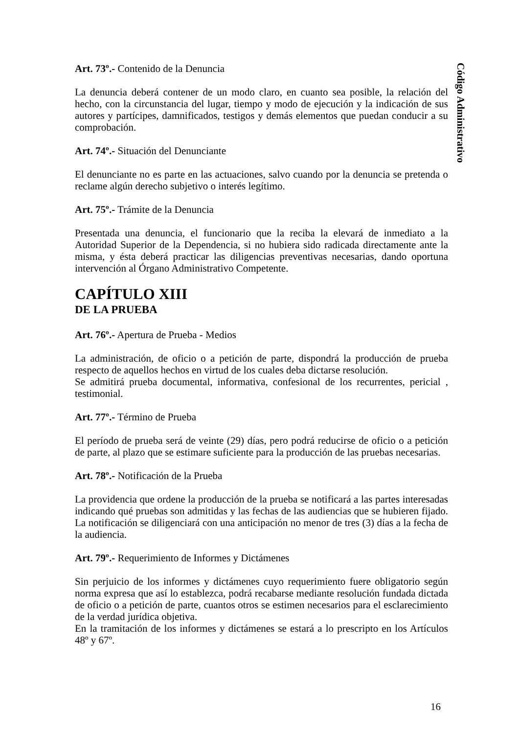Código Administrativo
Art. 73º.- Contenido de la Denuncia
La denuncia deberá contener de un modo claro, en cuanto sea posible, la relación del hecho, con la circunstancia del lugar, tiempo y modo de ejecución y la indicación de sus autores y partícipes, damnificados, testigos y demás elementos que puedan conducir a su comprobación.
Art. 74º.- Situación del Denunciante
El denunciante no es parte en las actuaciones, salvo cuando por la denuncia se pretenda o reclame algún derecho subjetivo o interés legítimo.
Art. 75º.- Trámite de la Denuncia
Presentada una denuncia, el funcionario que la reciba la elevará de inmediato a la Autoridad Superior de la Dependencia, si no hubiera sido radicada directamente ante la misma, y ésta deberá practicar las diligencias preventivas necesarias, dando oportuna intervención al Órgano Administrativo Competente.
CAPÍTULO XIII
DE LA PRUEBA
Art. 76º.- Apertura de Prueba - Medios
La administración, de oficio o a petición de parte, dispondrá la producción de prueba respecto de aquellos hechos en virtud de los cuales deba dictarse resolución.
Se admitirá prueba documental, informativa, confesional de los recurrentes, pericial , testimonial.
Art. 77º.- Término de Prueba
El período de prueba será de veinte (29) días, pero podrá reducirse de oficio o a petición de parte, al plazo que se estimare suficiente para la producción de las pruebas necesarias.
Art. 78º.- Notificación de la Prueba
La providencia que ordene la producción de la prueba se notificará a las partes interesadas indicando qué pruebas son admitidas y las fechas de las audiencias que se hubieren fijado. La notificación se diligenciará con una anticipación no menor de tres (3) días a la fecha de la audiencia.
Art. 79º.- Requerimiento de Informes y Dictámenes
Sin perjuicio de los informes y dictámenes cuyo requerimiento fuere obligatorio según norma expresa que así lo establezca, podrá recabarse mediante resolución fundada dictada de oficio o a petición de parte, cuantos otros se estimen necesarios para el esclarecimiento de la verdad jurídica objetiva.
En la tramitación de los informes y dictámenes se estará a lo prescripto en los Artículos 48º y 67º.
16